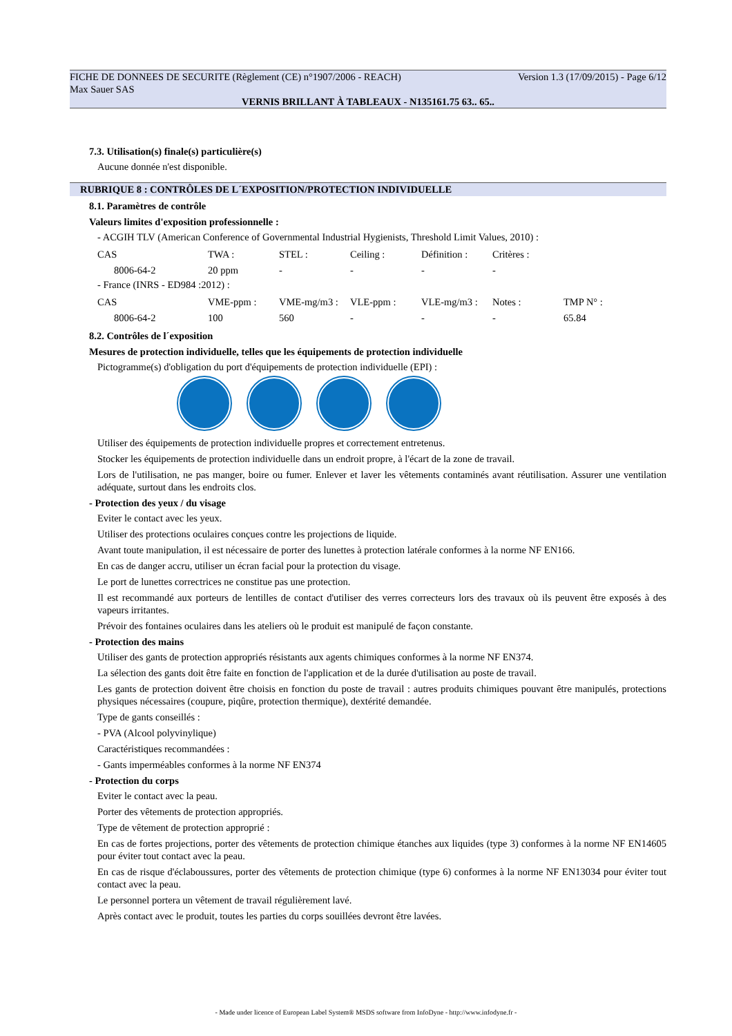FICHE DE DONNEES DE SECURITE (Règlement (CE) n°1907/2006 - REACH) Version 1.3 (17/09/2015) - Page 6/12
Max Sauer SAS
VERNIS BRILLANT À TABLEAUX - N135161.75 63.. 65..
7.3. Utilisation(s) finale(s) particulière(s)
Aucune donnée n'est disponible.
RUBRIQUE 8 : CONTRÔLES DE L´EXPOSITION/PROTECTION INDIVIDUELLE
8.1. Paramètres de contrôle
Valeurs limites d'exposition professionnelle :
- ACGIH TLV (American Conference of Governmental Industrial Hygienists, Threshold Limit Values, 2010) :
| CAS | TWA : | STEL : | Ceiling : | Définition : | Critères : |
| --- | --- | --- | --- | --- | --- |
| 8006-64-2 | 20 ppm | - | - | - | - |
- France (INRS - ED984 :2012) :
| CAS | VME-ppm : | VME-mg/m3 : | VLE-ppm : | VLE-mg/m3 : | Notes : | TMP N° : |
| --- | --- | --- | --- | --- | --- | --- |
| 8006-64-2 | 100 | 560 | - | - | - | 65.84 |
8.2. Contrôles de l´exposition
Mesures de protection individuelle, telles que les équipements de protection individuelle
Pictogramme(s) d'obligation du port d'équipements de protection individuelle (EPI) :
Utiliser des équipements de protection individuelle propres et correctement entretenus.
Stocker les équipements de protection individuelle dans un endroit propre, à l'écart de la zone de travail.
Lors de l'utilisation, ne pas manger, boire ou fumer. Enlever et laver les vêtements contaminés avant réutilisation. Assurer une ventilation adéquate, surtout dans les endroits clos.
- Protection des yeux / du visage
Eviter le contact avec les yeux.
Utiliser des protections oculaires conçues contre les projections de liquide.
Avant toute manipulation, il est nécessaire de porter des lunettes à protection latérale conformes à la norme NF EN166.
En cas de danger accru, utiliser un écran facial pour la protection du visage.
Le port de lunettes correctrices ne constitue pas une protection.
Il est recommandé aux porteurs de lentilles de contact d'utiliser des verres correcteurs lors des travaux où ils peuvent être exposés à des vapeurs irritantes.
Prévoir des fontaines oculaires dans les ateliers où le produit est manipulé de façon constante.
- Protection des mains
Utiliser des gants de protection appropriés résistants aux agents chimiques conformes à la norme NF EN374.
La sélection des gants doit être faite en fonction de l'application et de la durée d'utilisation au poste de travail.
Les gants de protection doivent être choisis en fonction du poste de travail : autres produits chimiques pouvant être manipulés, protections physiques nécessaires (coupure, piqûre, protection thermique), dextérité demandée.
Type de gants conseillés :
- PVA (Alcool polyvinylique)
Caractéristiques recommandées :
- Gants imperméables conformes à la norme NF EN374
- Protection du corps
Eviter le contact avec la peau.
Porter des vêtements de protection appropriés.
Type de vêtement de protection approprié :
En cas de fortes projections, porter des vêtements de protection chimique étanches aux liquides (type 3) conformes à la norme NF EN14605 pour éviter tout contact avec la peau.
En cas de risque d'éclaboussures, porter des vêtements de protection chimique (type 6) conformes à la norme NF EN13034 pour éviter tout contact avec la peau.
Le personnel portera un vêtement de travail régulièrement lavé.
Après contact avec le produit, toutes les parties du corps souillées devront être lavées.
- Made under licence of European Label System® MSDS software from InfoDyne - http://www.infodyne.fr -